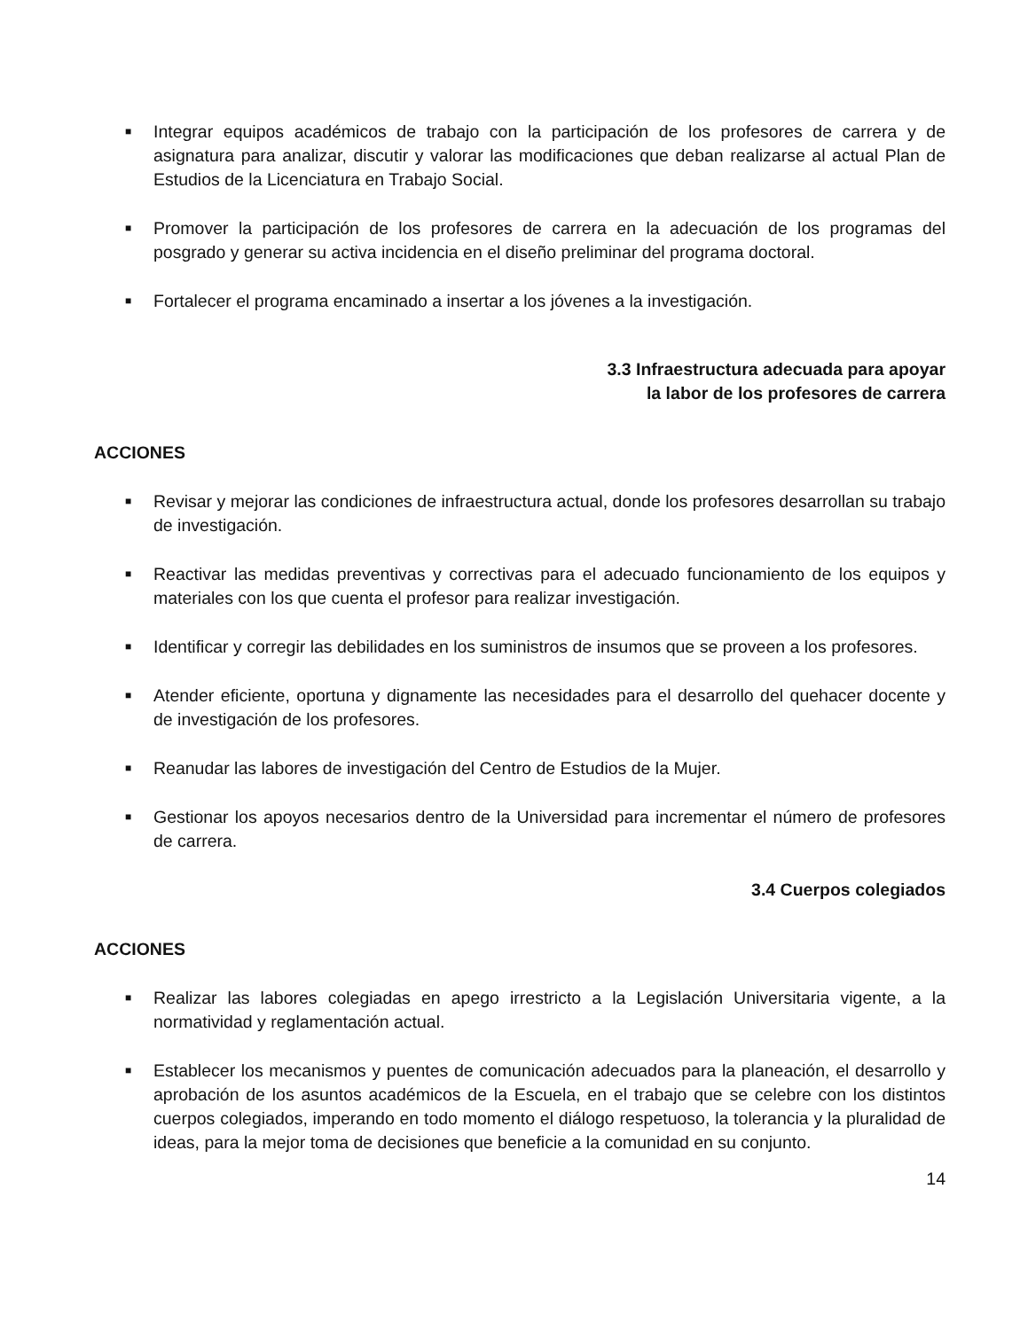■ Integrar equipos académicos de trabajo con la participación de los profesores de carrera y de asignatura para analizar, discutir y valorar las modificaciones que deban realizarse al actual Plan de Estudios de la Licenciatura en Trabajo Social.
■ Promover la participación de los profesores de carrera en la adecuación de los programas del posgrado y generar su activa incidencia en el diseño preliminar del programa doctoral.
■ Fortalecer el programa encaminado a insertar a los jóvenes a la investigación.
3.3 Infraestructura adecuada para apoyar
la labor de los profesores de carrera
ACCIONES
■ Revisar y mejorar las condiciones de infraestructura actual, donde los profesores desarrollan su trabajo de investigación.
■ Reactivar las medidas preventivas y correctivas para el adecuado funcionamiento de los equipos y materiales con los que cuenta el profesor para realizar investigación.
■ Identificar y corregir las debilidades en los suministros de insumos que se proveen a los profesores.
■ Atender eficiente, oportuna y dignamente las necesidades para el desarrollo del quehacer docente y de investigación de los profesores.
■ Reanudar las labores de investigación del Centro de Estudios de la Mujer.
■ Gestionar los apoyos necesarios dentro de la Universidad para incrementar el número de profesores de carrera.
3.4 Cuerpos colegiados
ACCIONES
■ Realizar las labores colegiadas en apego irrestricto a la Legislación Universitaria vigente, a la normatividad y reglamentación actual.
■ Establecer los mecanismos y puentes de comunicación adecuados para la planeación, el desarrollo y aprobación de los asuntos académicos de la Escuela, en el trabajo que se celebre con los distintos cuerpos colegiados, imperando en todo momento el diálogo respetuoso, la tolerancia y la pluralidad de ideas, para la mejor toma de decisiones que beneficie a la comunidad en su conjunto.
14